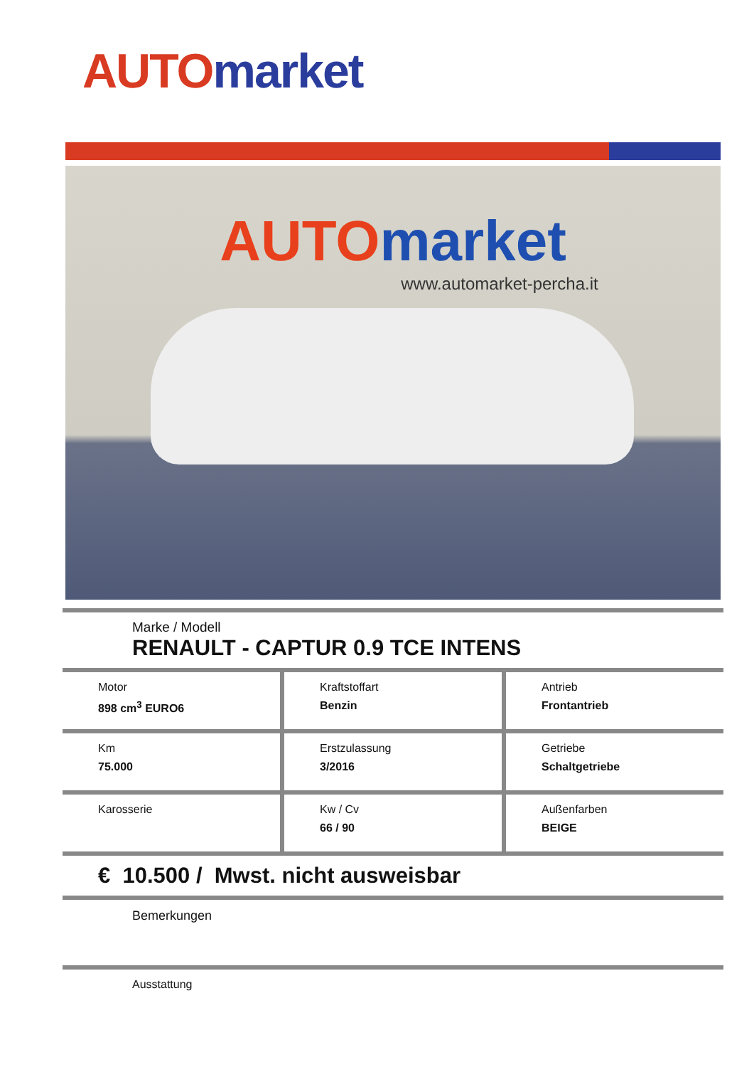AUTO market
AUTO market
www.automarket-percha.it
Marke / Modell
RENAULT - CAPTUR 0.9 TCE INTENS
Motor
898 cm<sup>3</sup> EURO6
Kraftstoffart
Benzin
Antrieb
Frontantrieb
Km
75.000
Erstzulassung
3/2016
Getriebe
Schaltgetriebe
Karosserie Kw / Cv
66 / 90
Außenfarben
BEIGE
€ 10.500 / Mwst. nicht ausweisbar
Bemerkungen
Ausstattung